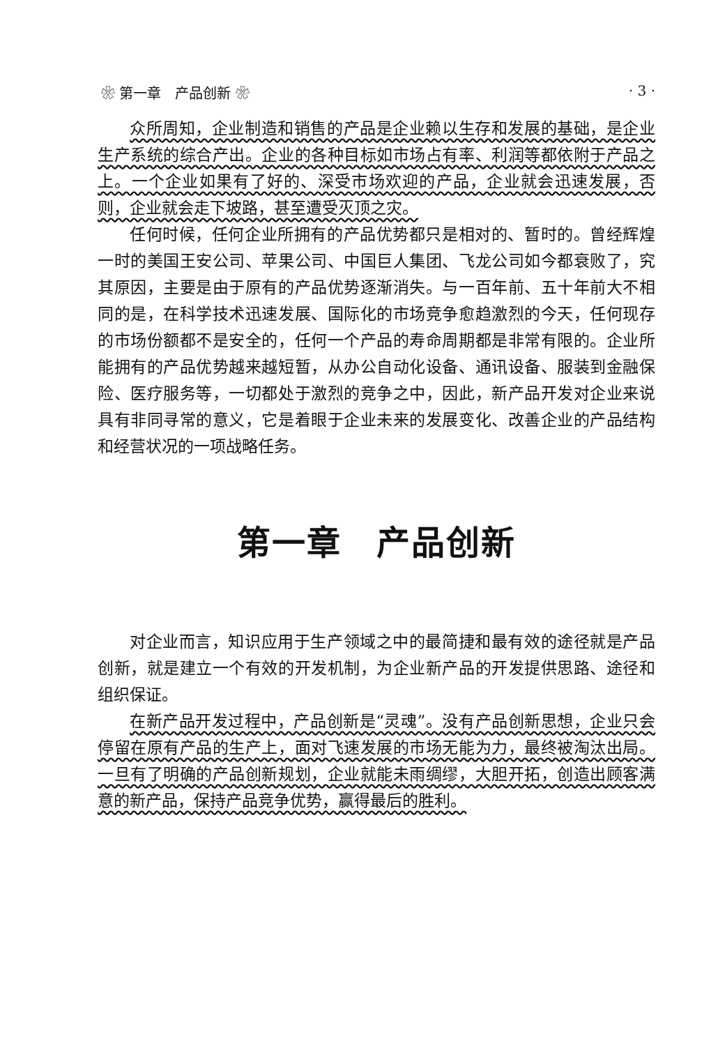❀ 第一章　产品创新 ❀ · 3 ·
众所周知，企业制造和销售的产品是企业赖以生存和发展的基础，是企业生产系统的综合产出。企业的各种目标如市场占有率、利润等都依附于产品之上。一个企业如果有了好的、深受市场欢迎的产品，企业就会迅速发展，否则，企业就会走下坡路，甚至遭受灭顶之灾。
任何时候，任何企业所拥有的产品优势都只是相对的、暂时的。曾经辉煌一时的美国王安公司、苹果公司、中国巨人集团、飞龙公司如今都衰败了，究其原因，主要是由于原有的产品优势逐渐消失。与一百年前、五十年前大不相同的是，在科学技术迅速发展、国际化的市场竞争愈趋激烈的今天，任何现存的市场份额都不是安全的，任何一个产品的寿命周期都是非常有限的。企业所能拥有的产品优势越来越短暂，从办公自动化设备、通讯设备、服装到金融保险、医疗服务等，一切都处于激烈的竞争之中，因此，新产品开发对企业来说具有非同寻常的意义，它是着眼于企业未来的发展变化、改善企业的产品结构和经营状况的一项战略任务。
第一章　产品创新
对企业而言，知识应用于生产领域之中的最简捷和最有效的途径就是产品创新，就是建立一个有效的开发机制，为企业新产品的开发提供思路、途径和组织保证。
在新产品开发过程中，产品创新是“灵魂”。没有产品创新思想，企业只会停留在原有产品的生产上，面对飞速发展的市场无能为力，最终被淘汰出局。一旦有了明确的产品创新规划，企业就能未雨绸缪，大胆开拓，创造出顾客满意的新产品，保持产品竞争优势，赢得最后的胜利。